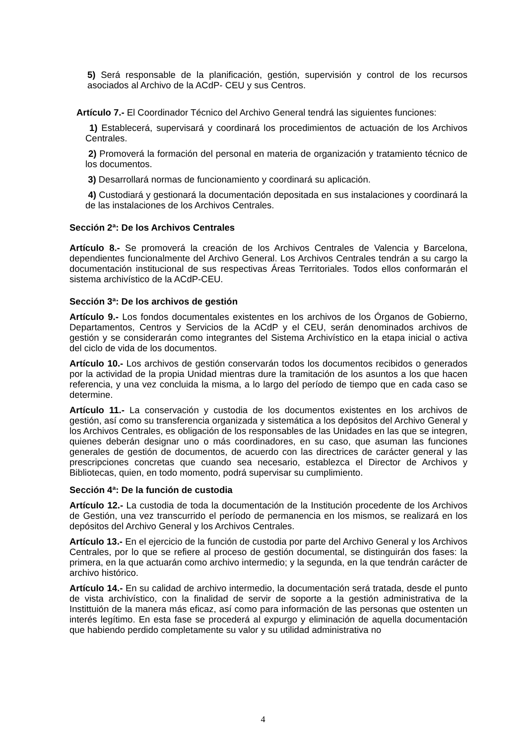5) Será responsable de la planificación, gestión, supervisión y control de los recursos asociados al Archivo de la ACdP- CEU y sus Centros.
Artículo 7.- El Coordinador Técnico del Archivo General tendrá las siguientes funciones:
1) Establecerá, supervisará y coordinará los procedimientos de actuación de los Archivos Centrales.
2) Promoverá la formación del personal en materia de organización y tratamiento técnico de los documentos.
3) Desarrollará normas de funcionamiento y coordinará su aplicación.
4) Custodiará y gestionará la documentación depositada en sus instalaciones y coordinará la de las instalaciones de los Archivos Centrales.
Sección 2ª: De los Archivos Centrales
Artículo 8.- Se promoverá la creación de los Archivos Centrales de Valencia y Barcelona, dependientes funcionalmente del Archivo General. Los Archivos Centrales tendrán a su cargo la documentación institucional de sus respectivas Áreas Territoriales. Todos ellos conformarán el sistema archivístico de la ACdP-CEU.
Sección 3ª: De los archivos de gestión
Artículo 9.- Los fondos documentales existentes en los archivos de los Órganos de Gobierno, Departamentos, Centros y Servicios de la ACdP y el CEU, serán denominados archivos de gestión y se considerarán como integrantes del Sistema Archivístico en la etapa inicial o activa del ciclo de vida de los documentos.
Artículo 10.- Los archivos de gestión conservarán todos los documentos recibidos o generados por la actividad de la propia Unidad mientras dure la tramitación de los asuntos a los que hacen referencia, y una vez concluida la misma, a lo largo del período de tiempo que en cada caso se determine.
Artículo 11.- La conservación y custodia de los documentos existentes en los archivos de gestión, así como su transferencia organizada y sistemática a los depósitos del Archivo General y los Archivos Centrales, es obligación de los responsables de las Unidades en las que se integren, quienes deberán designar uno o más coordinadores, en su caso, que asuman las funciones generales de gestión de documentos, de acuerdo con las directrices de carácter general y las prescripciones concretas que cuando sea necesario, establezca el Director de Archivos y Bibliotecas, quien, en todo momento, podrá supervisar su cumplimiento.
Sección 4ª: De la función de custodia
Artículo 12.- La custodia de toda la documentación de la Institución procedente de los Archivos de Gestión, una vez transcurrido el período de permanencia en los mismos, se realizará en los depósitos del Archivo General y los Archivos Centrales.
Artículo 13.- En el ejercicio de la función de custodia por parte del Archivo General y los Archivos Centrales, por lo que se refiere al proceso de gestión documental, se distinguirán dos fases: la primera, en la que actuarán como archivo intermedio; y la segunda, en la que tendrán carácter de archivo histórico.
Artículo 14.- En su calidad de archivo intermedio, la documentación será tratada, desde el punto de vista archivístico, con la finalidad de servir de soporte a la gestión administrativa de la Instittuión de la manera más eficaz, así como para información de las personas que ostenten un interés legítimo. En esta fase se procederá al expurgo y eliminación de aquella documentación que habiendo perdido completamente su valor y su utilidad administrativa no
4